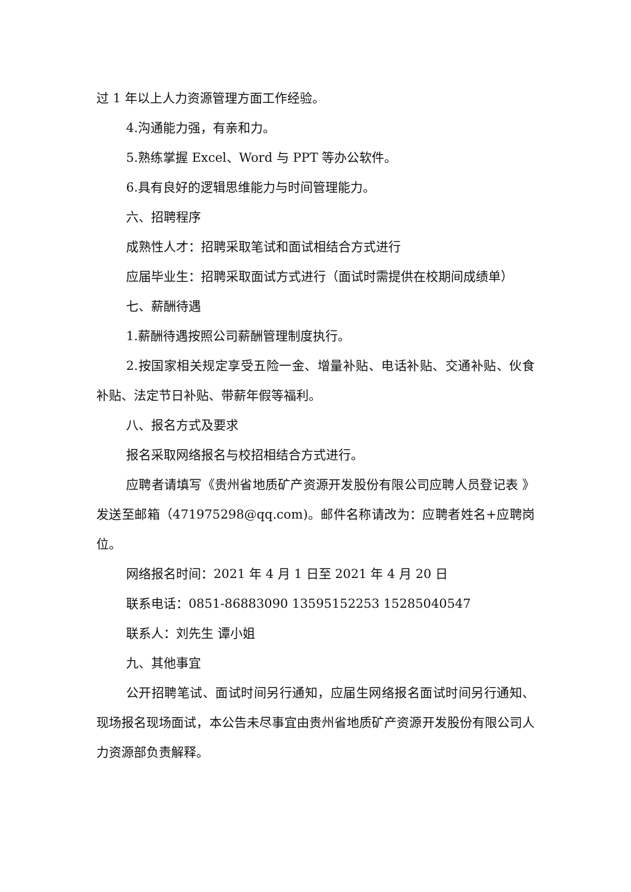过 1 年以上人力资源管理方面工作经验。
4.沟通能力强，有亲和力。
5.熟练掌握 Excel、Word 与 PPT 等办公软件。
6.具有良好的逻辑思维能力与时间管理能力。
六、招聘程序
成熟性人才：招聘采取笔试和面试相结合方式进行
应届毕业生：招聘采取面试方式进行（面试时需提供在校期间成绩单）
七、薪酬待遇
1.薪酬待遇按照公司薪酬管理制度执行。
2.按国家相关规定享受五险一金、增量补贴、电话补贴、交通补贴、伙食补贴、法定节日补贴、带薪年假等福利。
八、报名方式及要求
报名采取网络报名与校招相结合方式进行。
应聘者请填写《贵州省地质矿产资源开发股份有限公司应聘人员登记表 》发送至邮箱（471975298@qq.com)。邮件名称请改为：应聘者姓名+应聘岗位。
网络报名时间：2021 年 4 月 1 日至 2021 年 4 月 20 日
联系电话：0851-86883090 13595152253 15285040547
联系人：刘先生 谭小姐
九、其他事宜
公开招聘笔试、面试时间另行通知，应届生网络报名面试时间另行通知、现场报名现场面试，本公告未尽事宜由贵州省地质矿产资源开发股份有限公司人力资源部负责解释。